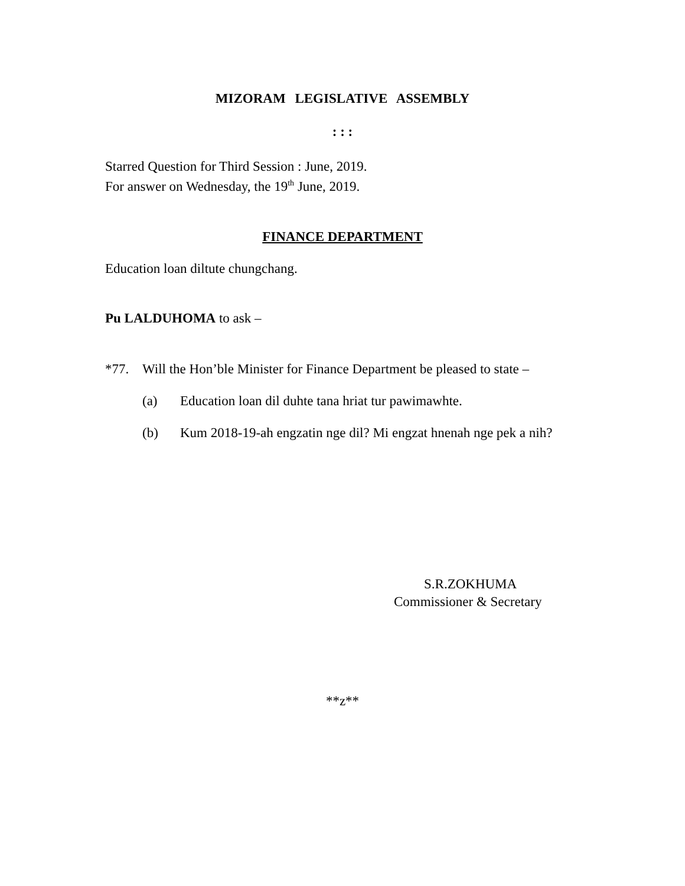MIZORAM LEGISLATIVE ASSEMBLY
: : :
Starred Question for Third Session : June, 2019.
For answer on Wednesday, the 19<sup>th</sup> June, 2019.
FINANCE DEPARTMENT
Education loan diltute chungchang.
Pu LALDUHOMA to ask –
*77. Will the Hon’ble Minister for Finance Department be pleased to state –
(a) Education loan dil duhte tana hriat tur pawimawhte.
(b) Kum 2018-19-ah engzatin nge dil? Mi engzat hnenah nge pek a nih?
S.R.ZOKHUMA
Commissioner & Secretary
**z**